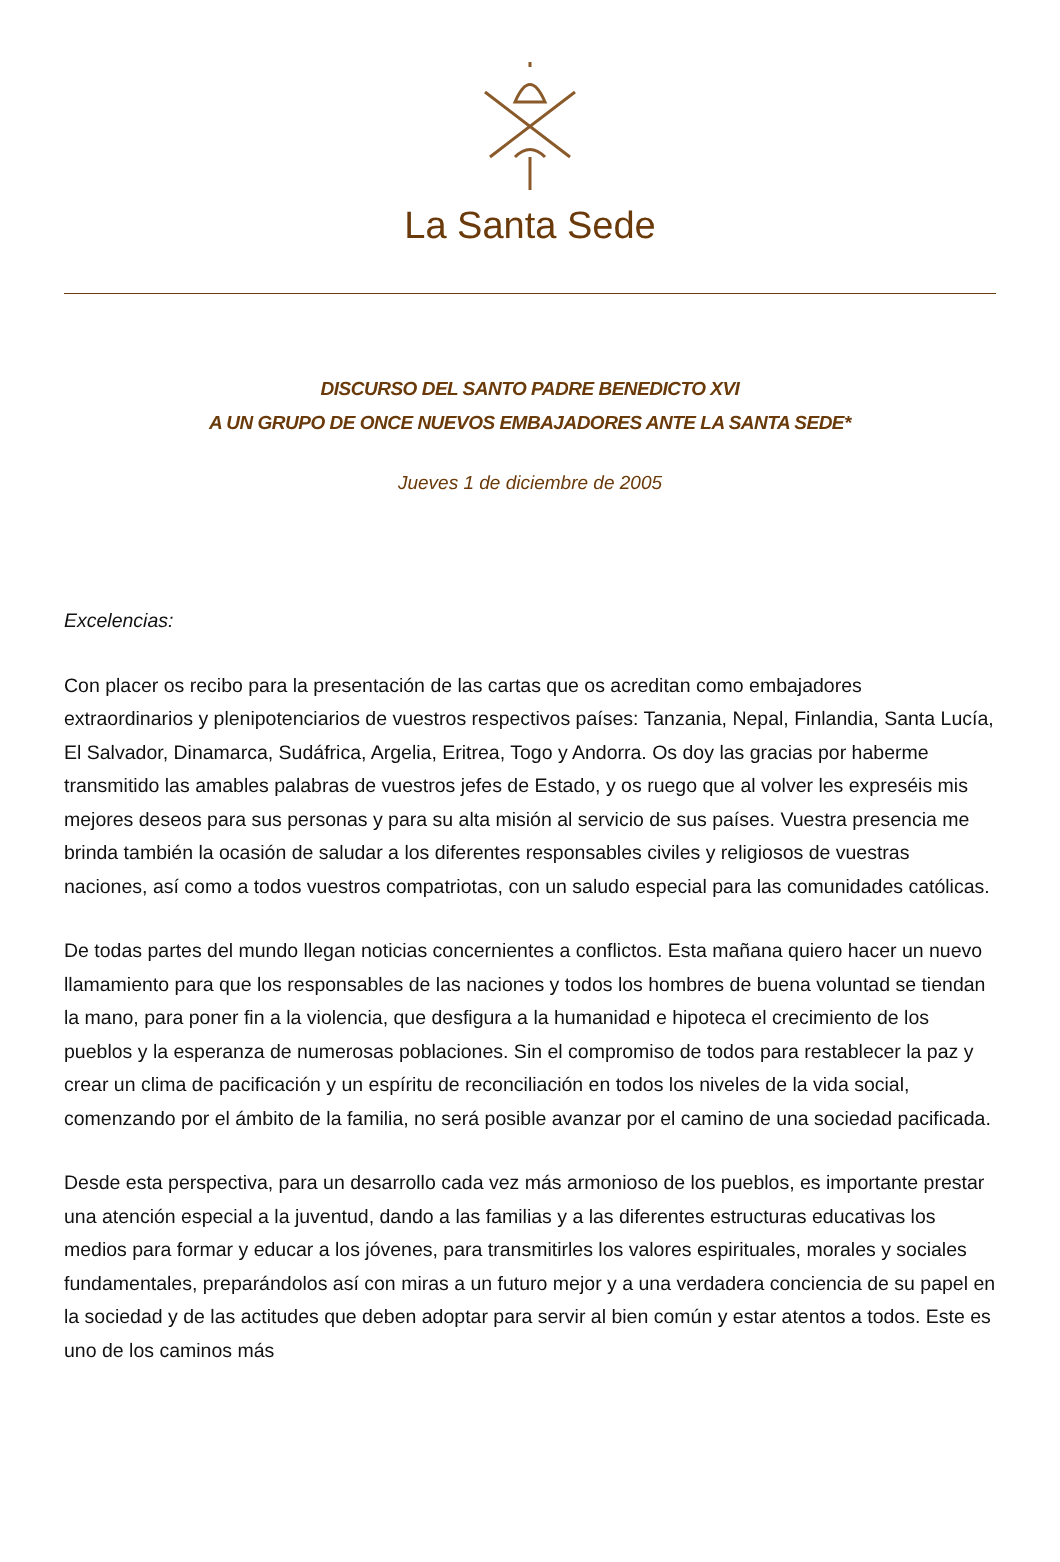La Santa Sede
DISCURSO DEL SANTO PADRE BENEDICTO XVI
A UN GRUPO DE ONCE NUEVOS EMBAJADORES ANTE LA SANTA SEDE*
Jueves 1 de diciembre de 2005
Excelencias:
Con placer os recibo para la presentación de las cartas que os acreditan como embajadores extraordinarios y plenipotenciarios de vuestros respectivos países: Tanzania, Nepal, Finlandia, Santa Lucía, El Salvador, Dinamarca, Sudáfrica, Argelia, Eritrea, Togo y Andorra. Os doy las gracias por haberme transmitido las amables palabras de vuestros jefes de Estado, y os ruego que al volver les expreséis mis mejores deseos para sus personas y para su alta misión al servicio de sus países. Vuestra presencia me brinda también la ocasión de saludar a los diferentes responsables civiles y religiosos de vuestras naciones, así como a todos vuestros compatriotas, con un saludo especial para las comunidades católicas.
De todas partes del mundo llegan noticias concernientes a conflictos. Esta mañana quiero hacer un nuevo llamamiento para que los responsables de las naciones y todos los hombres de buena voluntad se tiendan la mano, para poner fin a la violencia, que desfigura a la humanidad e hipoteca el crecimiento de los pueblos y la esperanza de numerosas poblaciones. Sin el compromiso de todos para restablecer la paz y crear un clima de pacificación y un espíritu de reconciliación en todos los niveles de la vida social, comenzando por el ámbito de la familia, no será posible avanzar por el camino de una sociedad pacificada.
Desde esta perspectiva, para un desarrollo cada vez más armonioso de los pueblos, es importante prestar una atención especial a la juventud, dando a las familias y a las diferentes estructuras educativas los medios para formar y educar a los jóvenes, para transmitirles los valores espirituales, morales y sociales fundamentales, preparándolos así con miras a un futuro mejor y a una verdadera conciencia de su papel en la sociedad y de las actitudes que deben adoptar para servir al bien común y estar atentos a todos. Este es uno de los caminos más